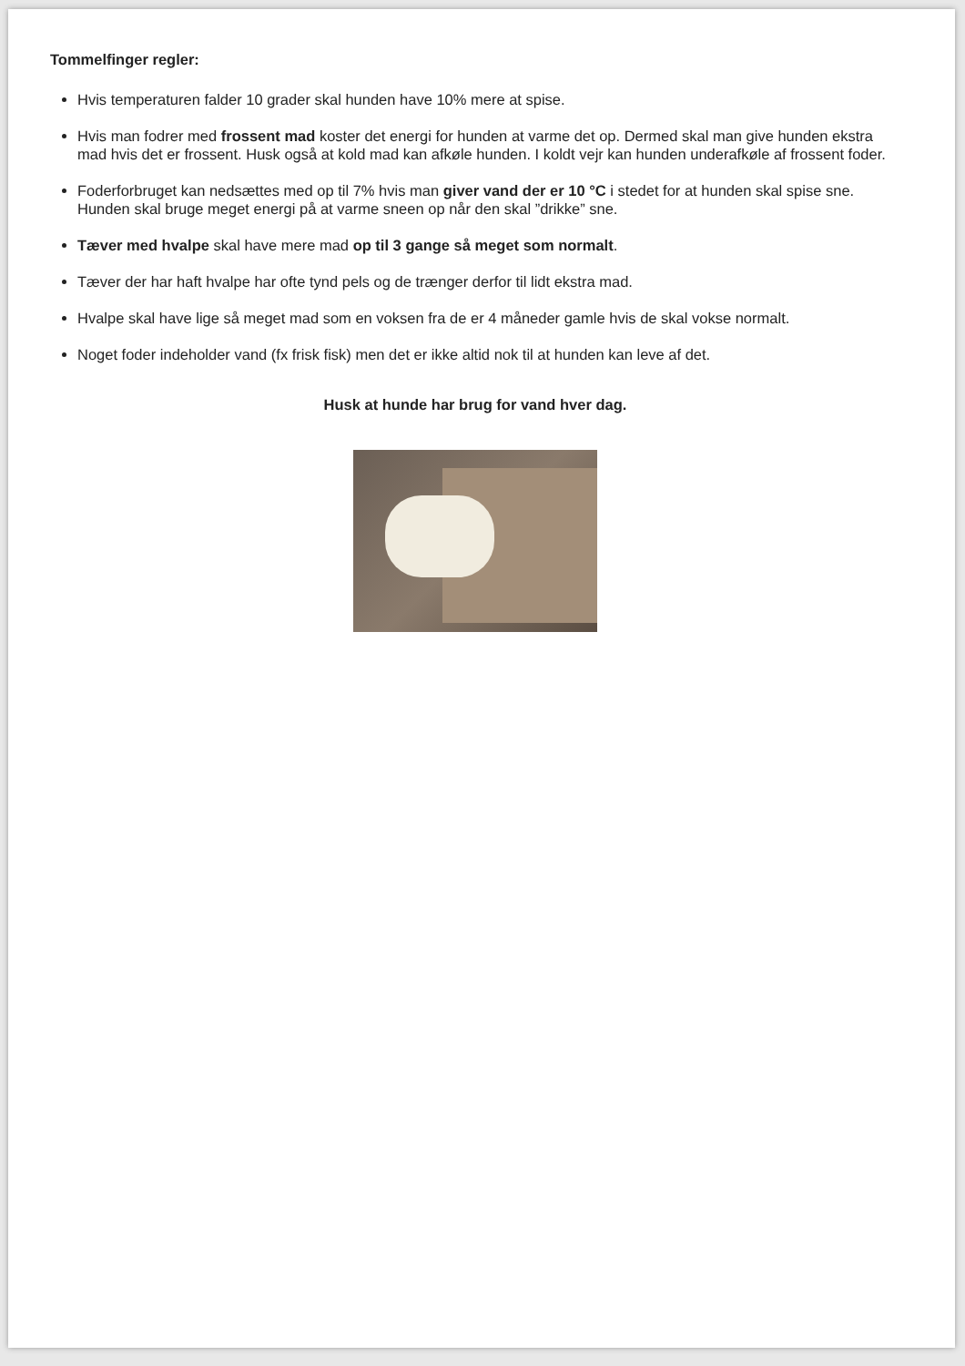Tommelfinger regler:
Hvis temperaturen falder 10 grader skal hunden have 10% mere at spise.
Hvis man fodrer med frossent mad koster det energi for hunden at varme det op. Dermed skal man give hunden ekstra mad hvis det er frossent. Husk også at kold mad kan afkøle hunden. I koldt vejr kan hunden underafkøle af frossent foder.
Foderforbruget kan nedsættes med op til 7% hvis man giver vand der er 10 °C i stedet for at hunden skal spise sne. Hunden skal bruge meget energi på at varme sneen op når den skal ”drikke” sne.
Tæver med hvalpe skal have mere mad op til 3 gange så meget som normalt.
Tæver der har haft hvalpe har ofte tynd pels og de trænger derfor til lidt ekstra mad.
Hvalpe skal have lige så meget mad som en voksen fra de er 4 måneder gamle hvis de skal vokse normalt.
Noget foder indeholder vand (fx frisk fisk) men det er ikke altid nok til at hunden kan leve af det.
Husk at hunde har brug for vand hver dag.